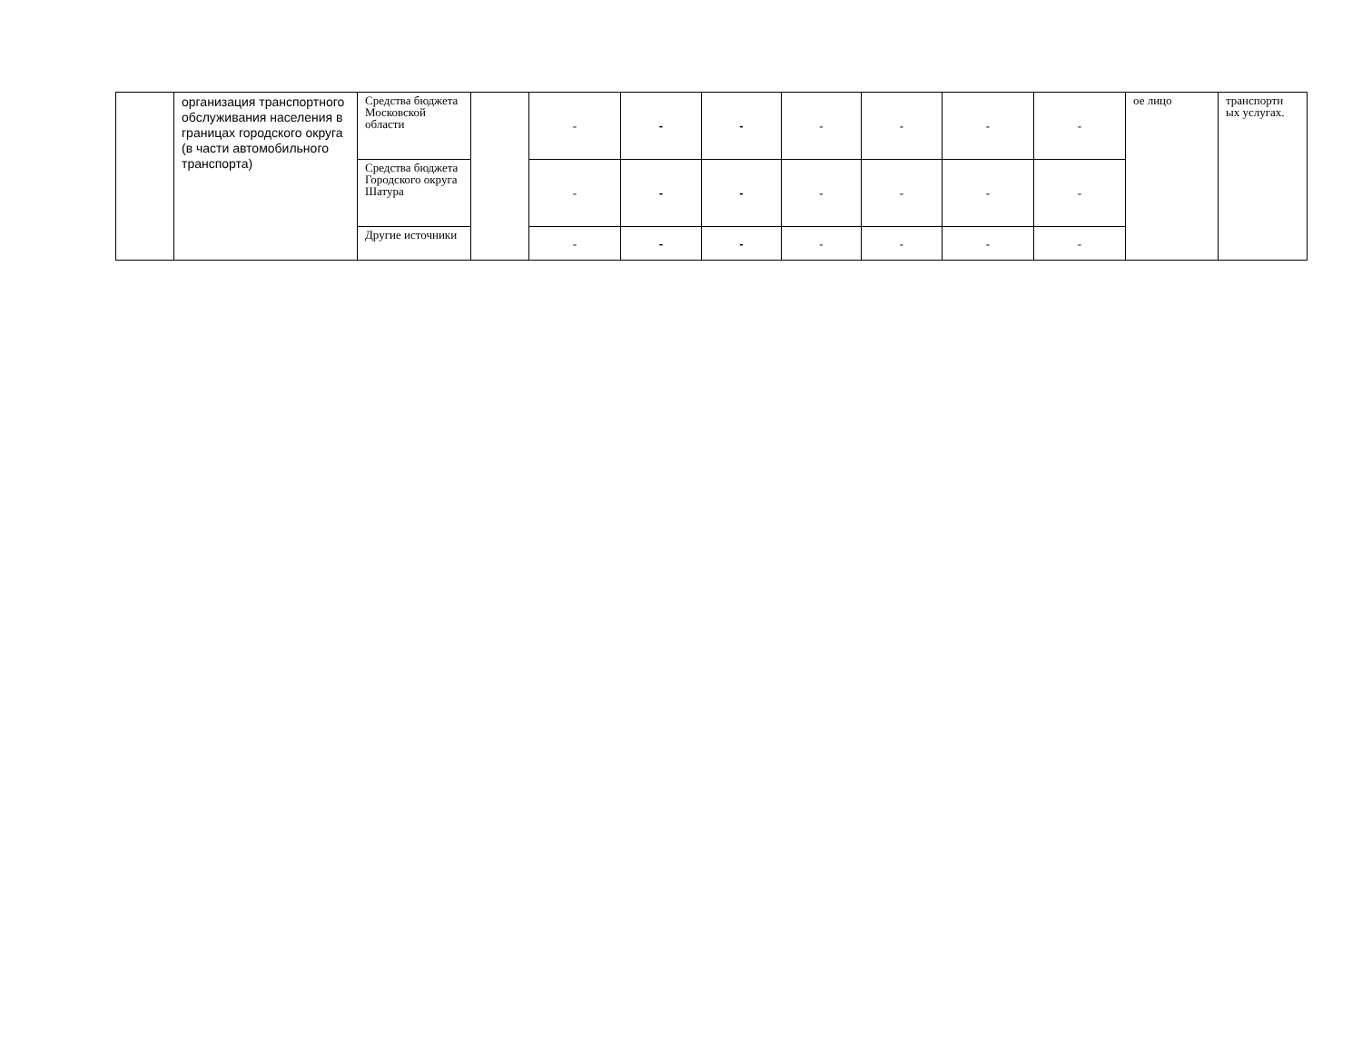| | организация транспортного обслуживания населения в границах городского округа (в части автомобильного транспорта) | Средства бюджета Московской области | | - | - | - | - | - | - | - | ое лицо | транспортн ых услугах. |
| | | Средства бюджета Городского округа Шатура | | - | - | - | - | - | - | - | | |
| | | Другие источники | | - | - | - | - | - | - | - | | |